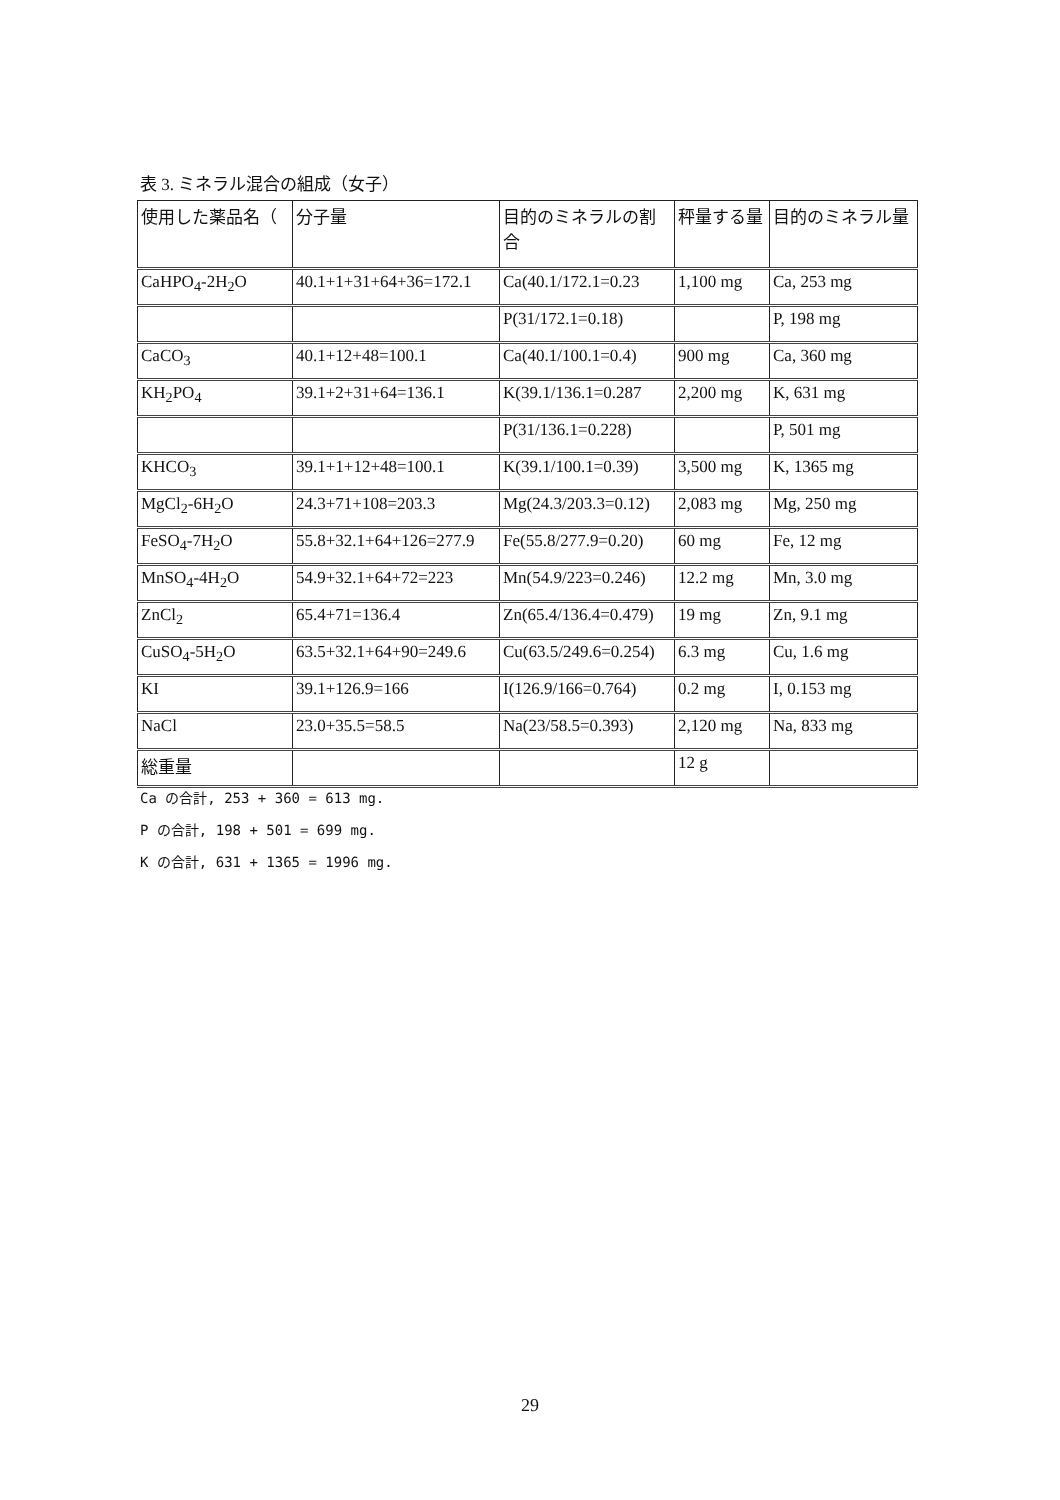表 3. ミネラル混合の組成（女子）
| 使用した薬品名（ | 分子量 | 目的のミネラルの割合 | 秤量する量 | 目的のミネラル量 |
| --- | --- | --- | --- | --- |
| CaHPO<sub>4</sub>-2H<sub>2</sub>O | 40.1+1+31+64+36=172.1 | Ca(40.1/172.1=0.23 | 1,100 mg | Ca, 253 mg |
| | | P(31/172.1=0.18) | | P, 198 mg |
| CaCO<sub>3</sub> | 40.1+12+48=100.1 | Ca(40.1/100.1=0.4) | 900 mg | Ca, 360 mg |
| KH<sub>2</sub>PO<sub>4</sub> | 39.1+2+31+64=136.1 | K(39.1/136.1=0.287 | 2,200 mg | K, 631 mg |
| | | P(31/136.1=0.228) | | P, 501 mg |
| KHCO<sub>3</sub> | 39.1+1+12+48=100.1 | K(39.1/100.1=0.39) | 3,500 mg | K, 1365 mg |
| MgCl<sub>2</sub>-6H<sub>2</sub>O | 24.3+71+108=203.3 | Mg(24.3/203.3=0.12) | 2,083 mg | Mg, 250 mg |
| FeSO<sub>4</sub>-7H<sub>2</sub>O | 55.8+32.1+64+126=277.9 | Fe(55.8/277.9=0.20) | 60 mg | Fe, 12 mg |
| MnSO<sub>4</sub>-4H<sub>2</sub>O | 54.9+32.1+64+72=223 | Mn(54.9/223=0.246) | 12.2 mg | Mn, 3.0 mg |
| ZnCl<sub>2</sub> | 65.4+71=136.4 | Zn(65.4/136.4=0.479) | 19 mg | Zn, 9.1 mg |
| CuSO<sub>4</sub>-5H<sub>2</sub>O | 63.5+32.1+64+90=249.6 | Cu(63.5/249.6=0.254) | 6.3 mg | Cu, 1.6 mg |
| KI | 39.1+126.9=166 | I(126.9/166=0.764) | 0.2 mg | I, 0.153 mg |
| NaCl | 23.0+35.5=58.5 | Na(23/58.5=0.393) | 2,120 mg | Na, 833 mg |
| 総重量 | | | 12 g | |
Ca の合計, 253 + 360 = 613 mg.
P の合計, 198 + 501 = 699 mg.
K の合計, 631 + 1365 = 1996 mg.
29